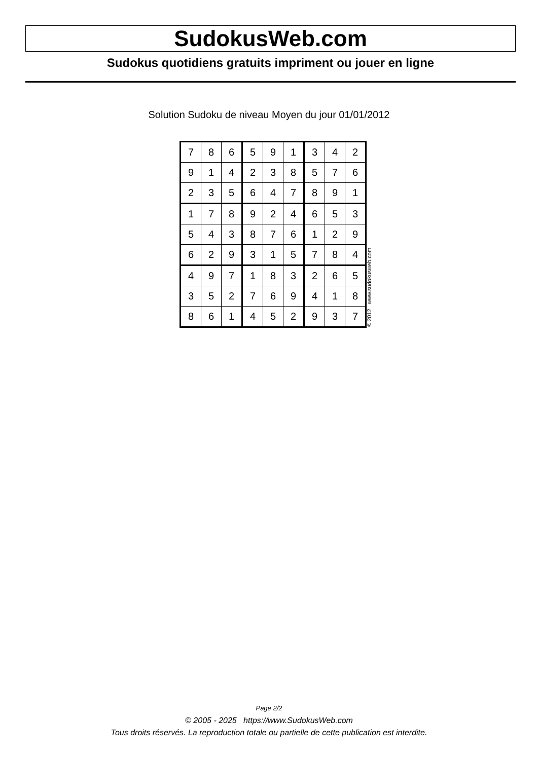SudokusWeb.com
Sudokus quotidiens gratuits impriment ou jouer en ligne
Solution Sudoku de niveau Moyen du jour 01/01/2012
| 7 | 8 | 6 | 5 | 9 | 1 | 3 | 4 | 2 |
| 9 | 1 | 4 | 2 | 3 | 8 | 5 | 7 | 6 |
| 2 | 3 | 5 | 6 | 4 | 7 | 8 | 9 | 1 |
| 1 | 7 | 8 | 9 | 2 | 4 | 6 | 5 | 3 |
| 5 | 4 | 3 | 8 | 7 | 6 | 1 | 2 | 9 |
| 6 | 2 | 9 | 3 | 1 | 5 | 7 | 8 | 4 |
| 4 | 9 | 7 | 1 | 8 | 3 | 2 | 6 | 5 |
| 3 | 5 | 2 | 7 | 6 | 9 | 4 | 1 | 8 |
| 8 | 6 | 1 | 4 | 5 | 2 | 9 | 3 | 7 |
© 2012 www.sudokusweb.com
Page 2/2
© 2005 - 2025 https://www.SudokusWeb.com
Tous droits réservés. La reproduction totale ou partielle de cette publication est interdite.